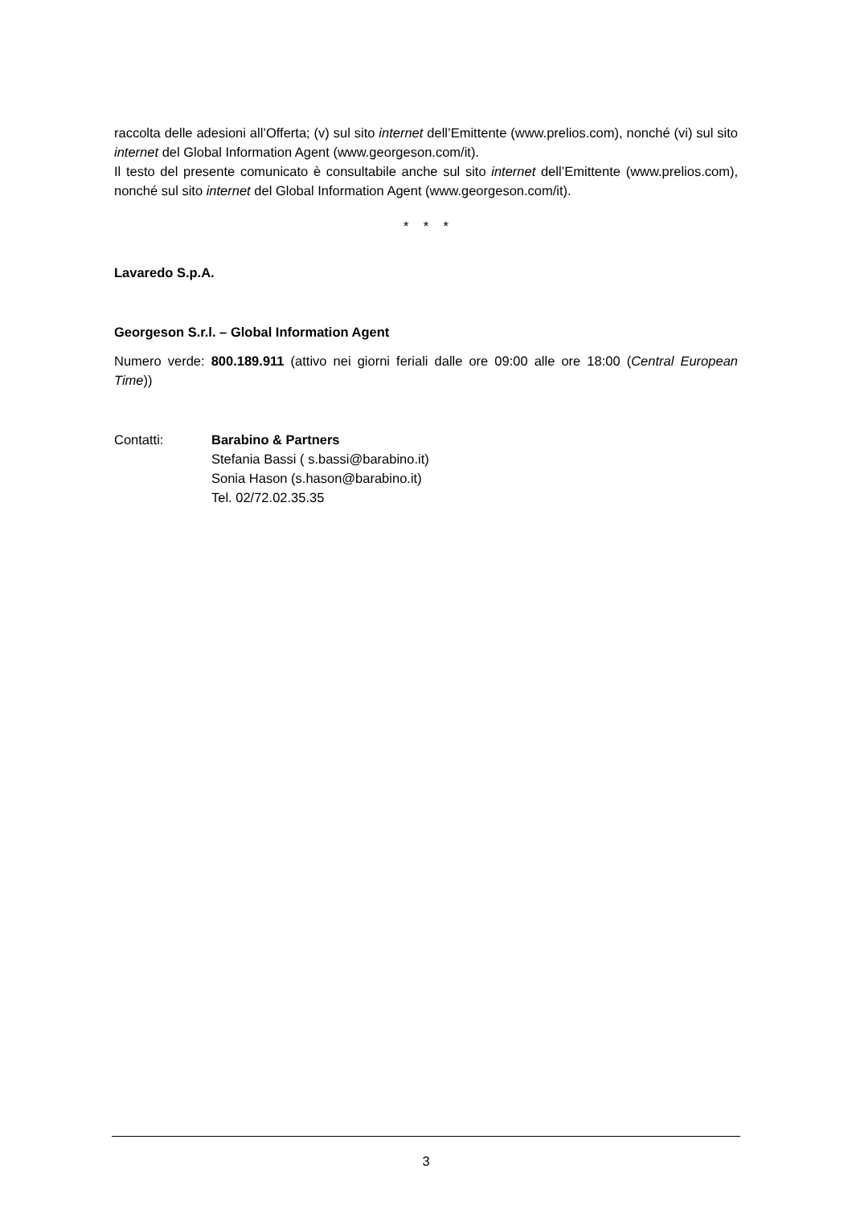raccolta delle adesioni all’Offerta; (v) sul sito internet dell’Emittente (www.prelios.com), nonché (vi) sul sito internet del Global Information Agent (www.georgeson.com/it).
Il testo del presente comunicato è consultabile anche sul sito internet dell’Emittente (www.prelios.com), nonché sul sito internet del Global Information Agent (www.georgeson.com/it).
* * *
Lavaredo S.p.A.
Georgeson S.r.l. – Global Information Agent
Numero verde: 800.189.911 (attivo nei giorni feriali dalle ore 09:00 alle ore 18:00 (Central European Time))
Contatti: Barabino & Partners
Stefania Bassi ( s.bassi@barabino.it)
Sonia Hason (s.hason@barabino.it)
Tel. 02/72.02.35.35
3